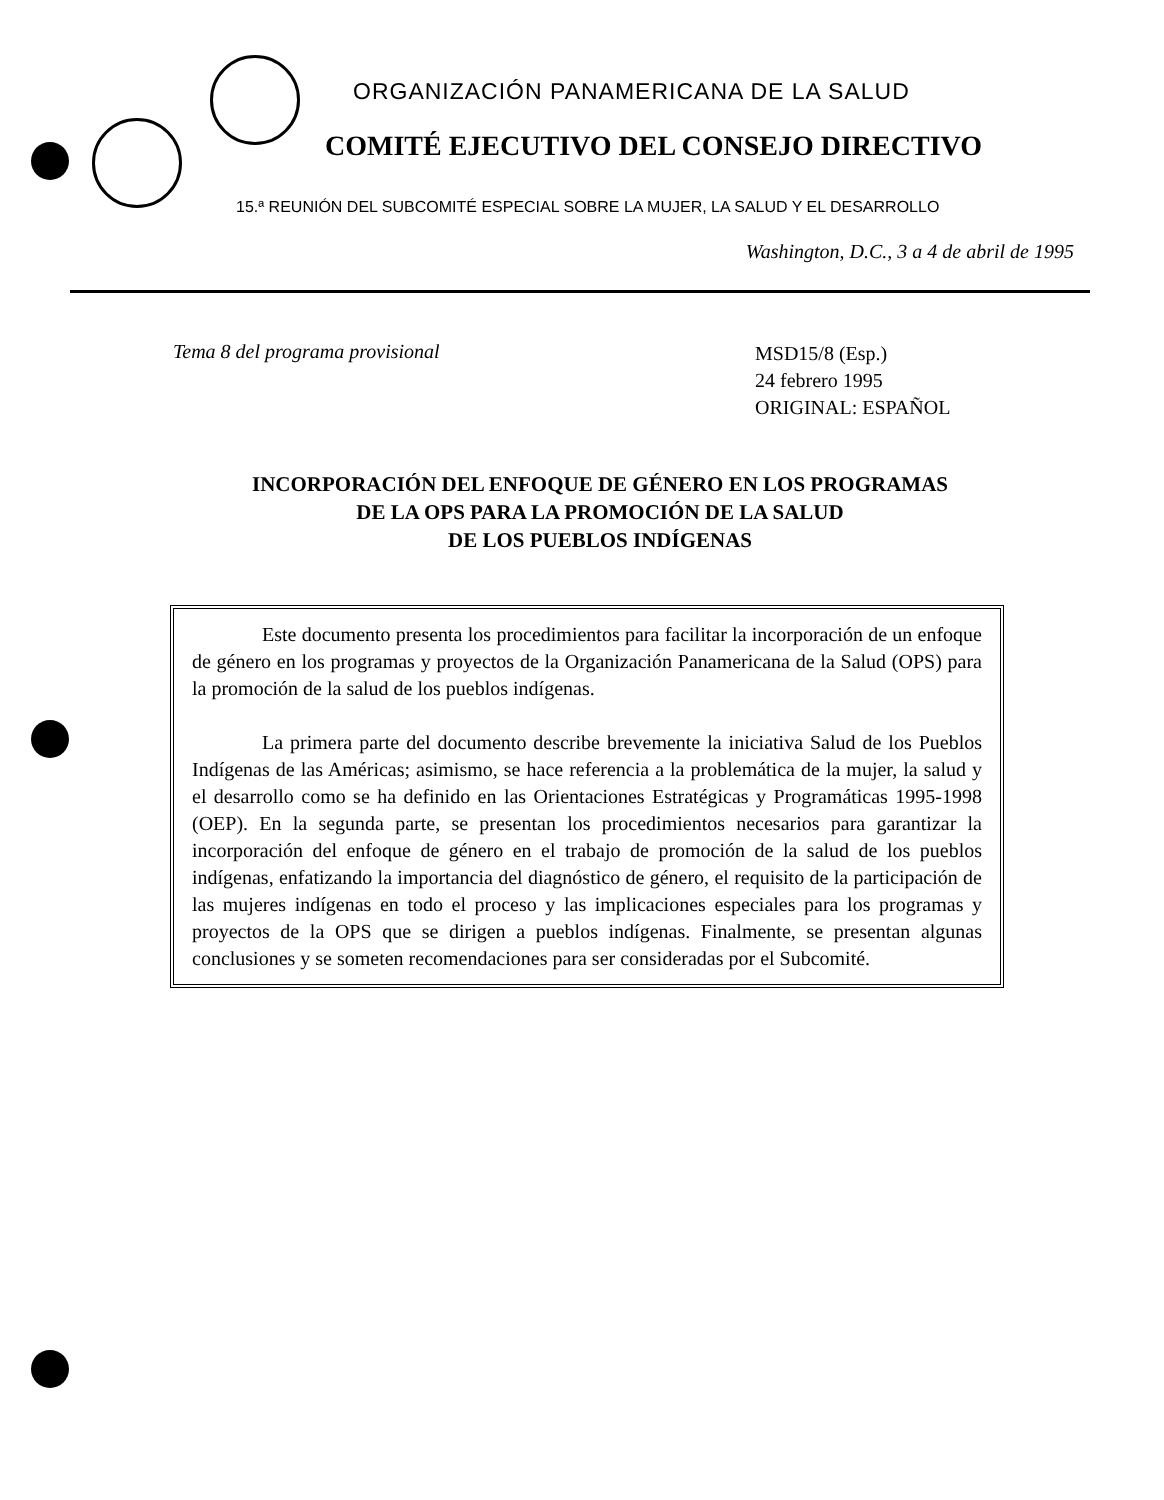ORGANIZACIÓN PANAMERICANA DE LA SALUD
COMITÉ EJECUTIVO DEL CONSEJO DIRECTIVO
15.ª REUNIÓN DEL SUBCOMITÉ ESPECIAL SOBRE LA MUJER, LA SALUD Y EL DESARROLLO
Washington, D.C., 3 a 4 de abril de 1995
Tema 8 del programa provisional
MSD15/8 (Esp.)
24 febrero 1995
ORIGINAL: ESPAÑOL
INCORPORACIÓN DEL ENFOQUE DE GÉNERO EN LOS PROGRAMAS
DE LA OPS PARA LA PROMOCIÓN DE LA SALUD
DE LOS PUEBLOS INDÍGENAS
Este documento presenta los procedimientos para facilitar la incorporación de un enfoque de género en los programas y proyectos de la Organización Panamericana de la Salud (OPS) para la promoción de la salud de los pueblos indígenas.
La primera parte del documento describe brevemente la iniciativa Salud de los Pueblos Indígenas de las Américas; asimismo, se hace referencia a la problemática de la mujer, la salud y el desarrollo como se ha definido en las Orientaciones Estratégicas y Programáticas 1995-1998 (OEP). En la segunda parte, se presentan los procedimientos necesarios para garantizar la incorporación del enfoque de género en el trabajo de promoción de la salud de los pueblos indígenas, enfatizando la importancia del diagnóstico de género, el requisito de la participación de las mujeres indígenas en todo el proceso y las implicaciones especiales para los programas y proyectos de la OPS que se dirigen a pueblos indígenas. Finalmente, se presentan algunas conclusiones y se someten recomendaciones para ser consideradas por el Subcomité.